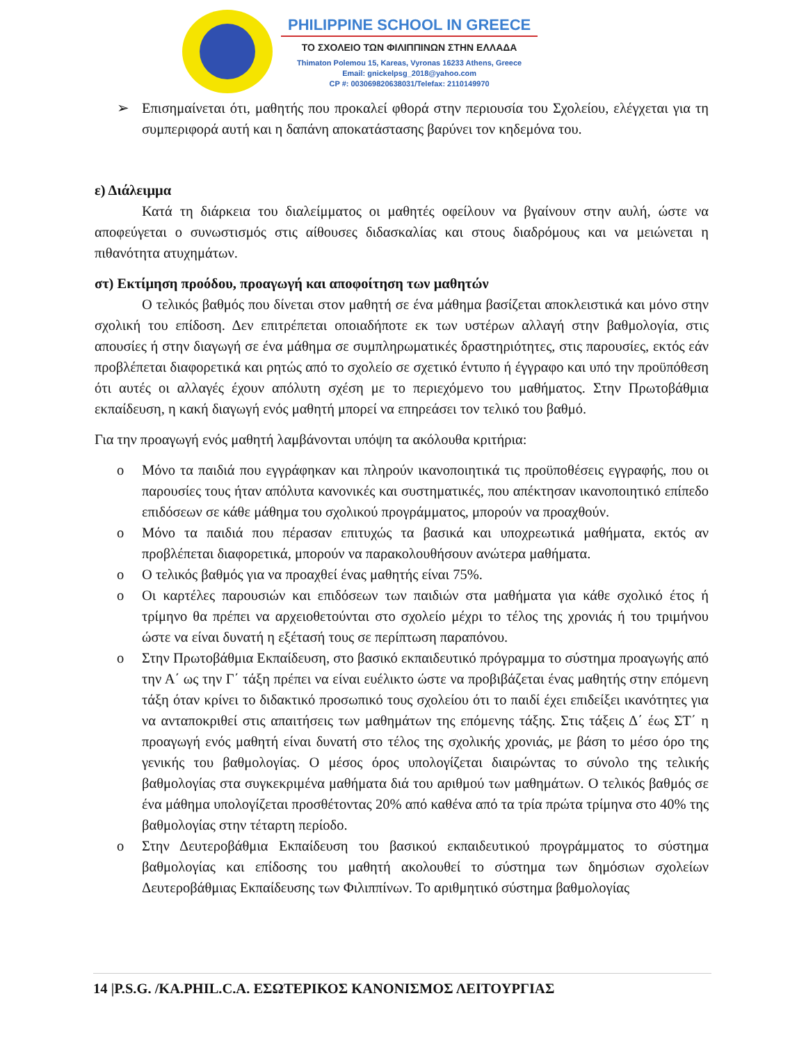PHILIPPINE SCHOOL IN GREECE
ΤΟ ΣΧΟΛΕΙΟ ΤΩΝ ΦΙΛΙΠΠΙΝΩΝ ΣΤΗΝ ΕΛΛΑΔΑ
Thimaton Polemou 15, Kareas, Vyronas 16233 Athens, Greece
Email: gnickelpsg_2018@yahoo.com
CP #: 00306982063803​1/Telefax: 2110149970
➢ Επισημαίνεται ότι, μαθητής που προκαλεί φθορά στην περιουσία του Σχολείου, ελέγχεται για τη συμπεριφορά αυτή και η δαπάνη αποκατάστασης βαρύνει τον κηδεμόνα του.
ε) Διάλειμμα
Κατά τη διάρκεια του διαλείμματος οι μαθητές οφείλουν να βγαίνουν στην αυλή, ώστε να αποφεύγεται ο συνωστισμός στις αίθουσες διδασκαλίας και στους διαδρόμους και να μειώνεται η πιθανότητα ατυχημάτων.
στ) Εκτίμηση προόδου, προαγωγή και αποφοίτηση των μαθητών
Ο τελικός βαθμός που δίνεται στον μαθητή σε ένα μάθημα βασίζεται αποκλειστικά και μόνο στην σχολική του επίδοση. Δεν επιτρέπεται οποιαδήποτε εκ των υστέρων αλλαγή στην βαθμολογία, στις απουσίες ή στην διαγωγή σε ένα μάθημα σε συμπληρωματικές δραστηριότητες, στις παρουσίες, εκτός εάν προβλέπεται διαφορετικά και ρητώς από το σχολείο σε σχετικό έντυπο ή έγγραφο και υπό την προϋπόθεση ότι αυτές οι αλλαγές έχουν απόλυτη σχέση με το περιεχόμενο του μαθήματος. Στην Πρωτοβάθμια εκπαίδευση, η κακή διαγωγή ενός μαθητή μπορεί να επηρεάσει τον τελικό του βαθμό.
Για την προαγωγή ενός μαθητή λαμβάνονται υπόψη τα ακόλουθα κριτήρια:
o Μόνο τα παιδιά που εγγράφηκαν και πληρούν ικανοποιητικά τις προϋποθέσεις εγγραφής, που οι παρουσίες τους ήταν απόλυτα κανονικές και συστηματικές, που απέκτησαν ικανοποιητικό επίπεδο επιδόσεων σε κάθε μάθημα του σχολικού προγράμματος, μπορούν να προαχθούν.
o Μόνο τα παιδιά που πέρασαν επιτυχώς τα βασικά και υποχρεωτικά μαθήματα, εκτός αν προβλέπεται διαφορετικά, μπορούν να παρακολουθήσουν ανώτερα μαθήματα.
o Ο τελικός βαθμός για να προαχθεί ένας μαθητής είναι 75%.
o Οι καρτέλες παρουσιών και επιδόσεων των παιδιών στα μαθήματα για κάθε σχολικό έτος ή τρίμηνο θα πρέπει να αρχειοθετούνται στο σχολείο μέχρι το τέλος της χρονιάς ή του τριμήνου ώστε να είναι δυνατή η εξέτασή τους σε περίπτωση παραπόνου.
o Στην Πρωτοβάθμια Εκπαίδευση, στο βασικό εκπαιδευτικό πρόγραμμα το σύστημα προαγωγής από την Α΄ ως την Γ΄ τάξη πρέπει να είναι ευέλικτο ώστε να προβιβάζεται ένας μαθητής στην επόμενη τάξη όταν κρίνει το διδακτικό προσωπικό τους σχολείου ότι το παιδί έχει επιδείξει ικανότητες για να ανταποκριθεί στις απαιτήσεις των μαθημάτων της επόμενης τάξης. Στις τάξεις Δ΄ έως ΣΤ΄ η προαγωγή ενός μαθητή είναι δυνατή στο τέλος της σχολικής χρονιάς, με βάση το μέσο όρο της γενικής του βαθμολογίας. Ο μέσος όρος υπολογίζεται διαιρώντας το σύνολο της τελικής βαθμολογίας στα συγκεκριμένα μαθήματα διά του αριθμού των μαθημάτων. Ο τελικός βαθμός σε ένα μάθημα υπολογίζεται προσθέτοντας 20% από καθένα από τα τρία πρώτα τρίμηνα στο 40% της βαθμολογίας στην τέταρτη περίοδο.
o Στην Δευτεροβάθμια Εκπαίδευση του βασικού εκπαιδευτικού προγράμματος το σύστημα βαθμολογίας και επίδοσης του μαθητή ακολουθεί το σύστημα των δημόσιων σχολείων Δευτεροβάθμιας Εκπαίδευσης των Φιλιππίνων. Το αριθμητικό σύστημα βαθμολογίας
14 |P.S.G. /KA.PHIL.C.A. ΕΣΩΤΕΡΙΚΟΣ ΚΑΝΟΝΙΣΜΟΣ ΛΕΙΤΟΥΡΓΙΑΣ